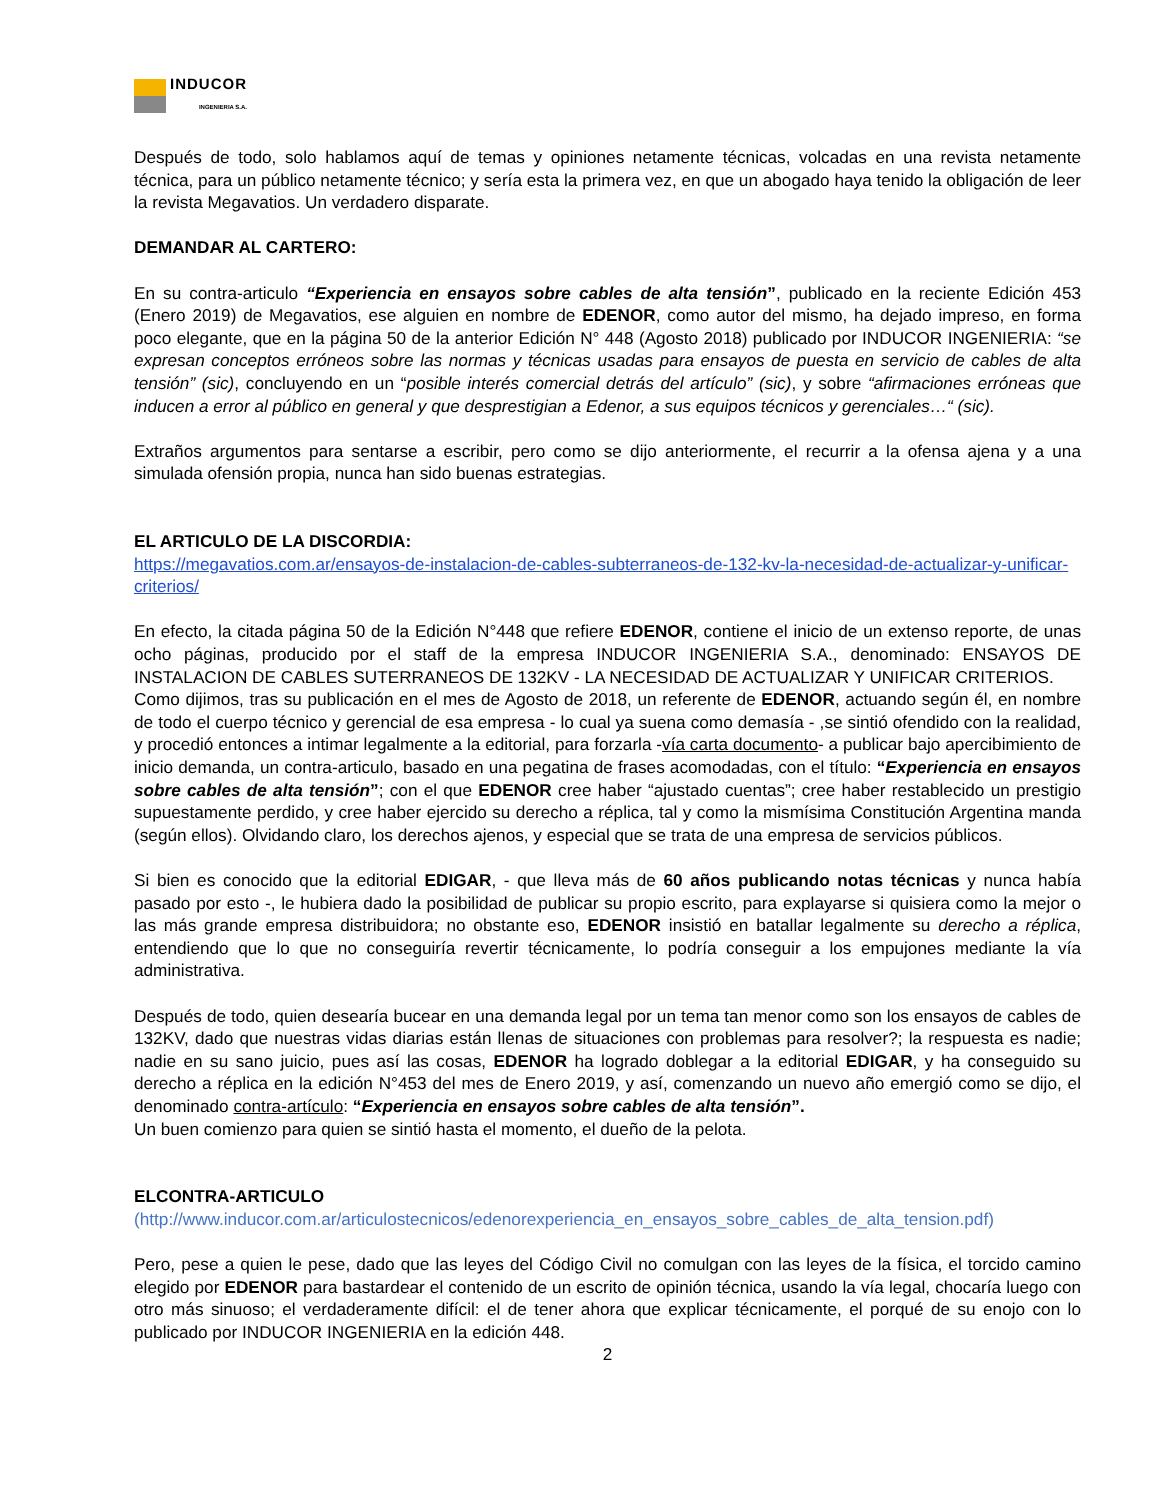INDUCOR
INGENIERIA S.A.
Después de todo, solo hablamos aquí de temas y opiniones netamente técnicas, volcadas en una revista netamente técnica, para un público netamente técnico; y sería esta la primera vez, en que un abogado haya tenido la obligación de leer la revista Megavatios. Un verdadero disparate.
DEMANDAR AL CARTERO:
En su contra-articulo “Experiencia en ensayos sobre cables de alta tensión”, publicado en la reciente Edición 453 (Enero 2019) de Megavatios, ese alguien en nombre de EDENOR, como autor del mismo, ha dejado impreso, en forma poco elegante, que en la página 50 de la anterior Edición N° 448 (Agosto 2018) publicado por INDUCOR INGENIERIA: “se expresan conceptos erróneos sobre las normas y técnicas usadas para ensayos de puesta en servicio de cables de alta tensión” (sic), concluyendo en un “posible interés comercial detrás del artículo” (sic), y sobre “afirmaciones erróneas que inducen a error al público en general y que desprestigian a Edenor, a sus equipos técnicos y gerenciales…“ (sic).
Extraños argumentos para sentarse a escribir, pero como se dijo anteriormente, el recurrir a la ofensa ajena y a una simulada ofensión propia, nunca han sido buenas estrategias.
EL ARTICULO DE LA DISCORDIA:
https://megavatios.com.ar/ensayos-de-instalacion-de-cables-subterraneos-de-132-kv-la-necesidad-de-actualizar-y-unificar-criterios/
En efecto, la citada página 50 de la Edición N°448 que refiere EDENOR, contiene el inicio de un extenso reporte, de unas ocho páginas, producido por el staff de la empresa INDUCOR INGENIERIA S.A., denominado: ENSAYOS DE INSTALACION DE CABLES SUTERRANEOS DE 132KV - LA NECESIDAD DE ACTUALIZAR Y UNIFICAR CRITERIOS.
Como dijimos, tras su publicación en el mes de Agosto de 2018, un referente de EDENOR, actuando según él, en nombre de todo el cuerpo técnico y gerencial de esa empresa - lo cual ya suena como demasía - ,se sintió ofendido con la realidad, y procedió entonces a intimar legalmente a la editorial, para forzarla -vía carta documento- a publicar bajo apercibimiento de inicio demanda, un contra-articulo, basado en una pegatina de frases acomodadas, con el título: “Experiencia en ensayos sobre cables de alta tensión”; con el que EDENOR cree haber “ajustado cuentas”; cree haber restablecido un prestigio supuestamente perdido, y cree haber ejercido su derecho a réplica, tal y como la mismísima Constitución Argentina manda (según ellos). Olvidando claro, los derechos ajenos, y especial que se trata de una empresa de servicios públicos.
Si bien es conocido que la editorial EDIGAR, - que lleva más de 60 años publicando notas técnicas y nunca había pasado por esto -, le hubiera dado la posibilidad de publicar su propio escrito, para explayarse si quisiera como la mejor o las más grande empresa distribuidora; no obstante eso, EDENOR insistió en batallar legalmente su derecho a réplica, entendiendo que lo que no conseguiría revertir técnicamente, lo podría conseguir a los empujones mediante la vía administrativa.
Después de todo, quien desearía bucear en una demanda legal por un tema tan menor como son los ensayos de cables de 132KV, dado que nuestras vidas diarias están llenas de situaciones con problemas para resolver?; la respuesta es nadie; nadie en su sano juicio, pues así las cosas, EDENOR ha logrado doblegar a la editorial EDIGAR, y ha conseguido su derecho a réplica en la edición N°453 del mes de Enero 2019, y así, comenzando un nuevo año emergió como se dijo, el denominado contra-artículo: “Experiencia en ensayos sobre cables de alta tensión”.
Un buen comienzo para quien se sintió hasta el momento, el dueño de la pelota.
ELCONTRA-ARTICULO
(http://www.inducor.com.ar/articulostecnicos/edenorexperiencia_en_ensayos_sobre_cables_de_alta_tension.pdf)
Pero, pese a quien le pese, dado que las leyes del Código Civil no comulgan con las leyes de la física, el torcido camino elegido por EDENOR para bastardear el contenido de un escrito de opinión técnica, usando la vía legal, chocaría luego con otro más sinuoso; el verdaderamente difícil: el de tener ahora que explicar técnicamente, el porqué de su enojo con lo publicado por INDUCOR INGENIERIA en la edición 448.
2